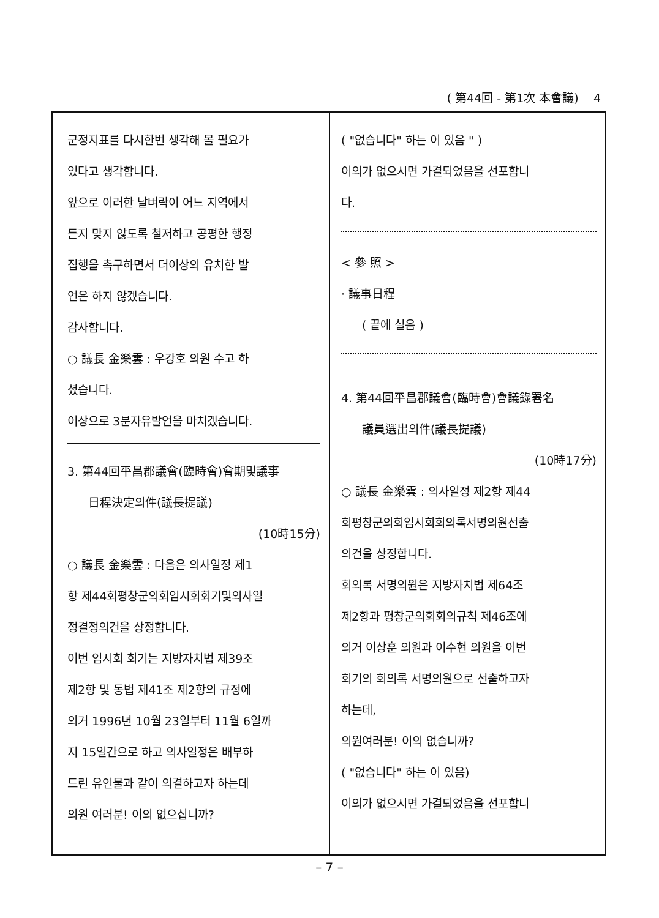( 第44回 - 第1次 本會議) 4
군정지표를 다시한번 생각해 볼 필요가
있다고 생각합니다.
앞으로 이러한 날벼락이 어느 지역에서
든지 맞지 않도록 철저하고 공평한 행정
집행을 촉구하면서 더이상의 유치한 발
언은 하지 않겠습니다.
감사합니다.
○ 議長 金樂雲 : 우강호 의원 수고 하
셨습니다.
이상으로 3분자유발언을 마치겠습니다.
3. 第44回平昌郡議會(臨時會)會期및議事
日程決定의件(議長提議)
(10時15分)
○ 議長 金樂雲 : 다음은 의사일정 제1
항 제44회평창군의회임시회회기및의사일
정결정의건을 상정합니다.
이번 임시회 회기는 지방자치법 제39조
제2항 및 동법 제41조 제2항의 규정에
의거 1996년 10월 23일부터 11월 6일까
지 15일간으로 하고 의사일정은 배부하
드린 유인물과 같이 의결하고자 하는데
의원 여러분! 이의 없으십니까?
( "없습니다" 하는 이 있음 " )
이의가 없으시면 가결되었음을 선포합니
다.
< 參 照 >
· 議事日程
( 끝에 실음 )
4. 第44回平昌郡議會(臨時會)會議錄署名
議員選出의件(議長提議)
(10時17分)
○ 議長 金樂雲 : 의사일정 제2항 제44
회평창군의회임시회회의록서명의원선출
의건을 상정합니다.
회의록 서명의원은 지방자치법 제64조
제2항과 평창군의회회의규칙 제46조에
의거 이상훈 의원과 이수현 의원을 이번
회기의 회의록 서명의원으로 선출하고자
하는데,
의원여러분! 이의 없습니까?
( "없습니다" 하는 이 있음)
이의가 없으시면 가결되었음을 선포합니
– 7 –